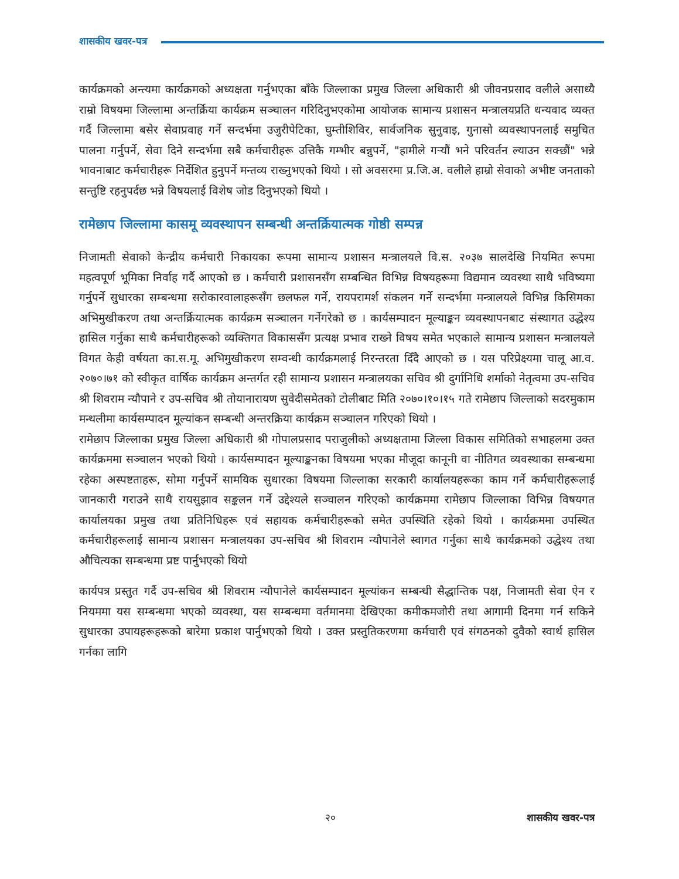शासकीय खवर-पत्र
कार्यक्रमको अन्त्यमा कार्यक्रमको अध्यक्षता गर्नुभएका बाँके जिल्लाका प्रमुख जिल्ला अधिकारी श्री जीवनप्रसाद वलीले असाध्यै राम्रो विषयमा जिल्लामा अन्तर्क्रिया कार्यक्रम सञ्चालन गरिदिनुभएकोमा आयोजक सामान्य प्रशासन मन्त्रालयप्रति धन्यवाद व्यक्त गर्दै जिल्लामा बसेर सेवाप्रवाह गर्ने सन्दर्भमा उजुरीपेटिका, घुम्तीशिविर, सार्वजनिक सुनुवाइ, गुनासो व्यवस्थापनलाई समुचित पालना गर्नुपर्ने, सेवा दिने सन्दर्भमा सबै कर्मचारीहरू उत्तिकै गम्भीर बन्नुपर्ने, "हामीले गर्‍यौं भने परिवर्तन ल्याउन सक्छौं" भन्ने भावनाबाट कर्मचारीहरू निर्देशित हुनुपर्ने मन्तव्य राख्नुभएको थियो । सो अवसरमा प्र.जि.अ. वलीले हाम्रो सेवाको अभीष्ट जनताको सन्तुष्टि रहनुपर्दछ भन्ने विषयलाई विशेष जोड दिनुभएको थियो ।
रामेछाप जिल्लामा कासमू व्यवस्थापन सम्बन्धी अन्तर्क्रियात्मक गोष्ठी सम्पन्न
निजामती सेवाको केन्द्रीय कर्मचारी निकायका रूपमा सामान्य प्रशासन मन्त्रालयले वि.स. २०३७ सालदेखि नियमित रूपमा महत्वपूर्ण भूमिका निर्वाह गर्दै आएको छ । कर्मचारी प्रशासनसँग सम्बन्धित विभिन्न विषयहरूमा विद्यमान व्यवस्था साथै भविष्यमा गर्नुपर्ने सुधारका सम्बन्धमा सरोकारवालाहरूसँग छलफल गर्ने, रायपरामर्श संकलन गर्ने सन्दर्भमा मन्त्रालयले विभिन्न किसिमका अभिमुखीकरण तथा अन्तर्क्रियात्मक कार्यक्रम सञ्चालन गर्नेगरेको छ । कार्यसम्पादन मूल्याङ्कन व्यवस्थापनबाट संस्थागत उद्धेश्य हासिल गर्नुका साथै कर्मचारीहरूको व्यक्तिगत विकाससँग प्रत्यक्ष प्रभाव राख्ने विषय समेत भएकाले सामान्य प्रशासन मन्त्रालयले विगत केही वर्षयता का.स.मू. अभिमुखीकरण सम्वन्धी कार्यक्रमलाई निरन्तरता दिँदै आएको छ । यस परिप्रेक्ष्यमा चालू आ.व. २०७०।७१ को स्वीकृत वार्षिक कार्यक्रम अन्तर्गत रही सामान्य प्रशासन मन्त्रालयका सचिव श्री दुर्गानिधि शर्माको नेतृत्वमा उप-सचिव श्री शिवराम न्यौपाने र उप-सचिव श्री तोयानारायण सुवेदीसमेतको टोलीबाट मिति २०७०।१०।१५ गते रामेछाप जिल्लाको सदरमुकाम मन्थलीमा कार्यसम्पादन मूल्यांकन सम्बन्धी अन्तरक्रिया कार्यक्रम सञ्चालन गरिएको थियो ।
रामेछाप जिल्लाका प्रमुख जिल्ला अधिकारी श्री गोपालप्रसाद पराजुलीको अध्यक्षतामा जिल्ला विकास समितिको सभाहलमा उक्त कार्यक्रममा सञ्चालन भएको थियो । कार्यसम्पादन मूल्याङ्कनका विषयमा भएका मौजूदा कानूनी वा नीतिगत व्यवस्थाका सम्बन्धमा रहेका अस्पष्टताहरू, सोमा गर्नुपर्ने सामयिक सुधारका विषयमा जिल्लाका सरकारी कार्यालयहरूका काम गर्ने कर्मचारीहरूलाई जानकारी गराउने साथै रायसुझाव सङ्कलन गर्ने उद्देश्यले सञ्चालन गरिएको कार्यक्रममा रामेछाप जिल्लाका विभिन्न विषयगत कार्यालयका प्रमुख तथा प्रतिनिधिहरू एवं सहायक कर्मचारीहरूको समेत उपस्थिति रहेको थियो । कार्यक्रममा उपस्थित कर्मचारीहरूलाई सामान्य प्रशासन मन्त्रालयका उप-सचिव श्री शिवराम न्यौपानेले स्वागत गर्नुका साथै कार्यक्रमको उद्धेश्य तथा औचित्यका सम्बन्धमा प्रष्ट पार्नुभएको थियो
कार्यपत्र प्रस्तुत गर्दै उप-सचिव श्री शिवराम न्यौपानेले कार्यसम्पादन मूल्यांकन सम्बन्धी सैद्धान्तिक पक्ष, निजामती सेवा ऐन र नियममा यस सम्बन्धमा भएको व्यवस्था, यस सम्बन्धमा वर्तमानमा देखिएका कमीकमजोरी तथा आगामी दिनमा गर्न सकिने सुधारका उपायहरूहरूको बारेमा प्रकाश पार्नुभएको थियो । उक्त प्रस्तुतिकरणमा कर्मचारी एवं संगठनको दुवैको स्वार्थ हासिल गर्नका लागि
२० शासकीय खवर-पत्र